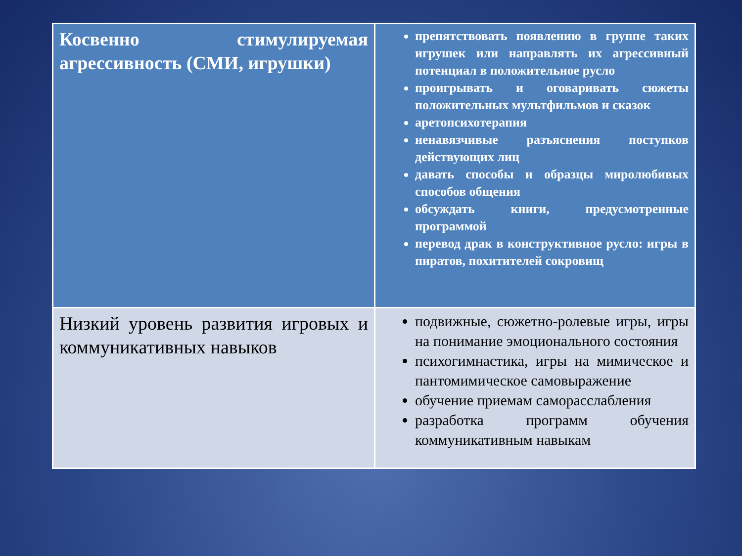| Косвенно стимулируемая агрессивность (СМИ, игрушки) | препятствовать появлению в группе таких игрушек или направлять их агрессивный потенциал в положительное русло проигрывать и оговаривать сюжеты положительных мультфильмов и сказок аретопсихотерапия ненавязчивые разъяснения поступков действующих лиц давать способы и образцы миролюбивых способов общения обсуждать книги, предусмотренные программой перевод драк в конструктивное русло: игры в пиратов, похитителей сокровищ |
| Низкий уровень развития игровых и коммуникативных навыков | подвижные, сюжетно-ролевые игры, игры на понимание эмоционального состояния психогимнастика, игры на мимическое и пантомимическое самовыражение обучение приемам саморасслабления разработка программ обучения коммуникативным навыкам |